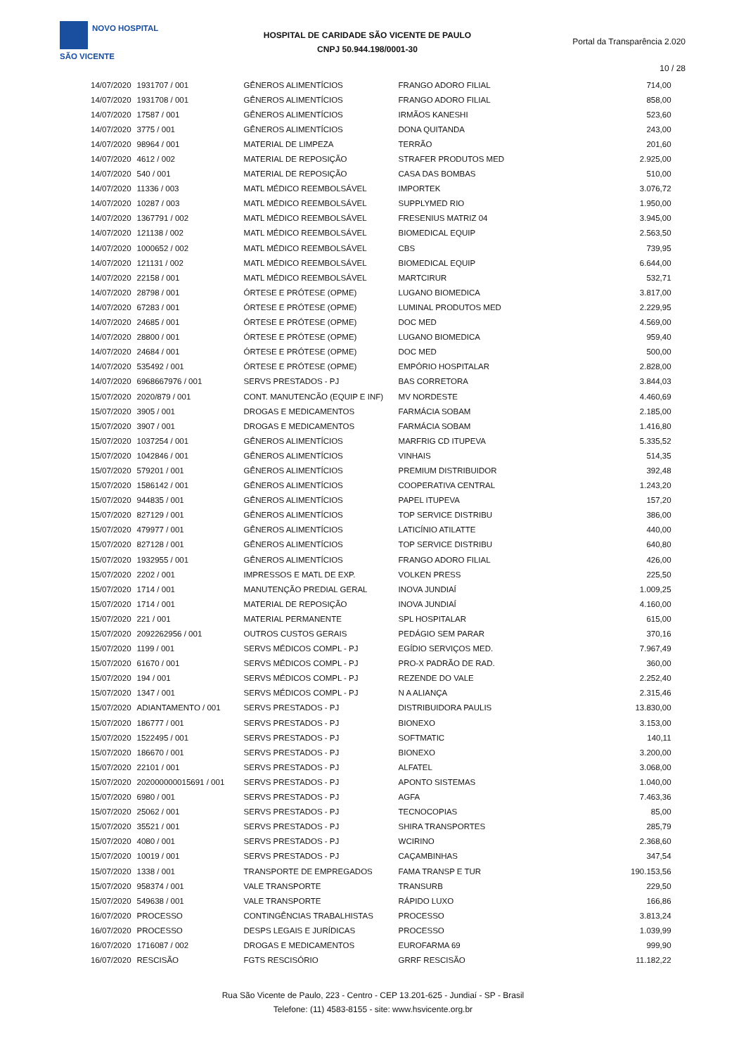NOVO HOSPITAL
SÃO VICENTE
HOSPITAL DE CARIDADE SÃO VICENTE DE PAULO
CNPJ 50.944.198/0001-30
Portal da Transparência 2.020
10 / 28
| 14/07/2020 | 1931707 / 001 | GÊNEROS ALIMENTÍCIOS | FRANGO ADORO FILIAL | 714,00 |
| 14/07/2020 | 1931708 / 001 | GÊNEROS ALIMENTÍCIOS | FRANGO ADORO FILIAL | 858,00 |
| 14/07/2020 | 17587 / 001 | GÊNEROS ALIMENTÍCIOS | IRMÃOS KANESHI | 523,60 |
| 14/07/2020 | 3775 / 001 | GÊNEROS ALIMENTÍCIOS | DONA QUITANDA | 243,00 |
| 14/07/2020 | 98964 / 001 | MATERIAL DE LIMPEZA | TERRÃO | 201,60 |
| 14/07/2020 | 4612 / 002 | MATERIAL DE REPOSIÇÃO | STRAFER PRODUTOS MED | 2.925,00 |
| 14/07/2020 | 540 / 001 | MATERIAL DE REPOSIÇÃO | CASA DAS BOMBAS | 510,00 |
| 14/07/2020 | 11336 / 003 | MATL MÉDICO REEMBOLSÁVEL | IMPORTEK | 3.076,72 |
| 14/07/2020 | 10287 / 003 | MATL MÉDICO REEMBOLSÁVEL | SUPPLYMED RIO | 1.950,00 |
| 14/07/2020 | 1367791 / 002 | MATL MÉDICO REEMBOLSÁVEL | FRESENIUS MATRIZ 04 | 3.945,00 |
| 14/07/2020 | 121138 / 002 | MATL MÉDICO REEMBOLSÁVEL | BIOMEDICAL EQUIP | 2.563,50 |
| 14/07/2020 | 1000652 / 002 | MATL MÉDICO REEMBOLSÁVEL | CBS | 739,95 |
| 14/07/2020 | 121131 / 002 | MATL MÉDICO REEMBOLSÁVEL | BIOMEDICAL EQUIP | 6.644,00 |
| 14/07/2020 | 22158 / 001 | MATL MÉDICO REEMBOLSÁVEL | MARTCIRUR | 532,71 |
| 14/07/2020 | 28798 / 001 | ÓRTESE E PRÓTESE (OPME) | LUGANO BIOMEDICA | 3.817,00 |
| 14/07/2020 | 67283 / 001 | ÓRTESE E PRÓTESE (OPME) | LUMINAL PRODUTOS MED | 2.229,95 |
| 14/07/2020 | 24685 / 001 | ÓRTESE E PRÓTESE (OPME) | DOC MED | 4.569,00 |
| 14/07/2020 | 28800 / 001 | ÓRTESE E PRÓTESE (OPME) | LUGANO BIOMEDICA | 959,40 |
| 14/07/2020 | 24684 / 001 | ÓRTESE E PRÓTESE (OPME) | DOC MED | 500,00 |
| 14/07/2020 | 535492 / 001 | ÓRTESE E PRÓTESE (OPME) | EMPÓRIO HOSPITALAR | 2.828,00 |
| 14/07/2020 | 6968667976 / 001 | SERVS PRESTADOS - PJ | BAS CORRETORA | 3.844,03 |
| 15/07/2020 | 2020/879 / 001 | CONT. MANUTENCÃO (EQUIP E INF) | MV NORDESTE | 4.460,69 |
| 15/07/2020 | 3905 / 001 | DROGAS E MEDICAMENTOS | FARMÁCIA SOBAM | 2.185,00 |
| 15/07/2020 | 3907 / 001 | DROGAS E MEDICAMENTOS | FARMÁCIA SOBAM | 1.416,80 |
| 15/07/2020 | 1037254 / 001 | GÊNEROS ALIMENTÍCIOS | MARFRIG CD ITUPEVA | 5.335,52 |
| 15/07/2020 | 1042846 / 001 | GÊNEROS ALIMENTÍCIOS | VINHAIS | 514,35 |
| 15/07/2020 | 579201 / 001 | GÊNEROS ALIMENTÍCIOS | PREMIUM DISTRIBUIDOR | 392,48 |
| 15/07/2020 | 1586142 / 001 | GÊNEROS ALIMENTÍCIOS | COOPERATIVA CENTRAL | 1.243,20 |
| 15/07/2020 | 944835 / 001 | GÊNEROS ALIMENTÍCIOS | PAPEL ITUPEVA | 157,20 |
| 15/07/2020 | 827129 / 001 | GÊNEROS ALIMENTÍCIOS | TOP SERVICE DISTRIBU | 386,00 |
| 15/07/2020 | 479977 / 001 | GÊNEROS ALIMENTÍCIOS | LATICÍNIO ATILATTE | 440,00 |
| 15/07/2020 | 827128 / 001 | GÊNEROS ALIMENTÍCIOS | TOP SERVICE DISTRIBU | 640,80 |
| 15/07/2020 | 1932955 / 001 | GÊNEROS ALIMENTÍCIOS | FRANGO ADORO FILIAL | 426,00 |
| 15/07/2020 | 2202 / 001 | IMPRESSOS E MATL DE EXP. | VOLKEN PRESS | 225,50 |
| 15/07/2020 | 1714 / 001 | MANUTENÇÃO PREDIAL GERAL | INOVA JUNDIAÍ | 1.009,25 |
| 15/07/2020 | 1714 / 001 | MATERIAL DE REPOSIÇÃO | INOVA JUNDIAÍ | 4.160,00 |
| 15/07/2020 | 221 / 001 | MATERIAL PERMANENTE | SPL HOSPITALAR | 615,00 |
| 15/07/2020 | 2092262956 / 001 | OUTROS CUSTOS GERAIS | PEDÁGIO SEM PARAR | 370,16 |
| 15/07/2020 | 1199 / 001 | SERVS MÉDICOS COMPL - PJ | EGÍDIO SERVIÇOS MED. | 7.967,49 |
| 15/07/2020 | 61670 / 001 | SERVS MÉDICOS COMPL - PJ | PRO-X PADRÃO DE RAD. | 360,00 |
| 15/07/2020 | 194 / 001 | SERVS MÉDICOS COMPL - PJ | REZENDE DO VALE | 2.252,40 |
| 15/07/2020 | 1347 / 001 | SERVS MÉDICOS COMPL - PJ | N A ALIANÇA | 2.315,46 |
| 15/07/2020 | ADIANTAMENTO / 001 | SERVS PRESTADOS - PJ | DISTRIBUIDORA PAULIS | 13.830,00 |
| 15/07/2020 | 186777 / 001 | SERVS PRESTADOS - PJ | BIONEXO | 3.153,00 |
| 15/07/2020 | 1522495 / 001 | SERVS PRESTADOS - PJ | SOFTMATIC | 140,11 |
| 15/07/2020 | 186670 / 001 | SERVS PRESTADOS - PJ | BIONEXO | 3.200,00 |
| 15/07/2020 | 22101 / 001 | SERVS PRESTADOS - PJ | ALFATEL | 3.068,00 |
| 15/07/2020 | 202000000015691 / 001 | SERVS PRESTADOS - PJ | APONTO SISTEMAS | 1.040,00 |
| 15/07/2020 | 6980 / 001 | SERVS PRESTADOS - PJ | AGFA | 7.463,36 |
| 15/07/2020 | 25062 / 001 | SERVS PRESTADOS - PJ | TECNOCOPIAS | 85,00 |
| 15/07/2020 | 35521 / 001 | SERVS PRESTADOS - PJ | SHIRA TRANSPORTES | 285,79 |
| 15/07/2020 | 4080 / 001 | SERVS PRESTADOS - PJ | WCIRINO | 2.368,60 |
| 15/07/2020 | 10019 / 001 | SERVS PRESTADOS - PJ | CAÇAMBINHAS | 347,54 |
| 15/07/2020 | 1338 / 001 | TRANSPORTE DE EMPREGADOS | FAMA TRANSP E TUR | 190.153,56 |
| 15/07/2020 | 958374 / 001 | VALE TRANSPORTE | TRANSURB | 229,50 |
| 15/07/2020 | 549638 / 001 | VALE TRANSPORTE | RÁPIDO LUXO | 166,86 |
| 16/07/2020 | PROCESSO | CONTINGÊNCIAS TRABALHISTAS | PROCESSO | 3.813,24 |
| 16/07/2020 | PROCESSO | DESPS LEGAIS E JURÍDICAS | PROCESSO | 1.039,99 |
| 16/07/2020 | 1716087 / 002 | DROGAS E MEDICAMENTOS | EUROFARMA 69 | 999,90 |
| 16/07/2020 | RESCISÃO | FGTS RESCISÓRIO | GRRF RESCISÃO | 11.182,22 |
Rua São Vicente de Paulo, 223 - Centro - CEP 13.201-625 - Jundiaí - SP - Brasil
Telefone: (11) 4583-8155 - site: www.hsvicente.org.br